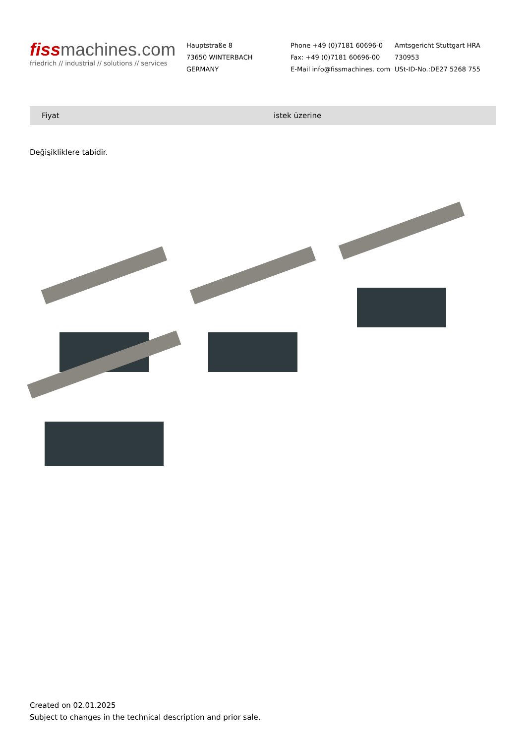fiss machines.com
friedrich // industrial // solutions // services
Hauptstraße 8
73650 WINTERBACH
GERMANY
Phone +49 (0)7181 60696-0
Fax: +49 (0)7181 60696-00
E-Mail info@fissmachines. com
Amtsgericht Stuttgart HRA
730953
USt-ID-No.:DE27 5268 755
| Fiyat | istek üzerine |
Değişikliklere tabidir.
Created on 02.01.2025
Subject to changes in the technical description and prior sale.